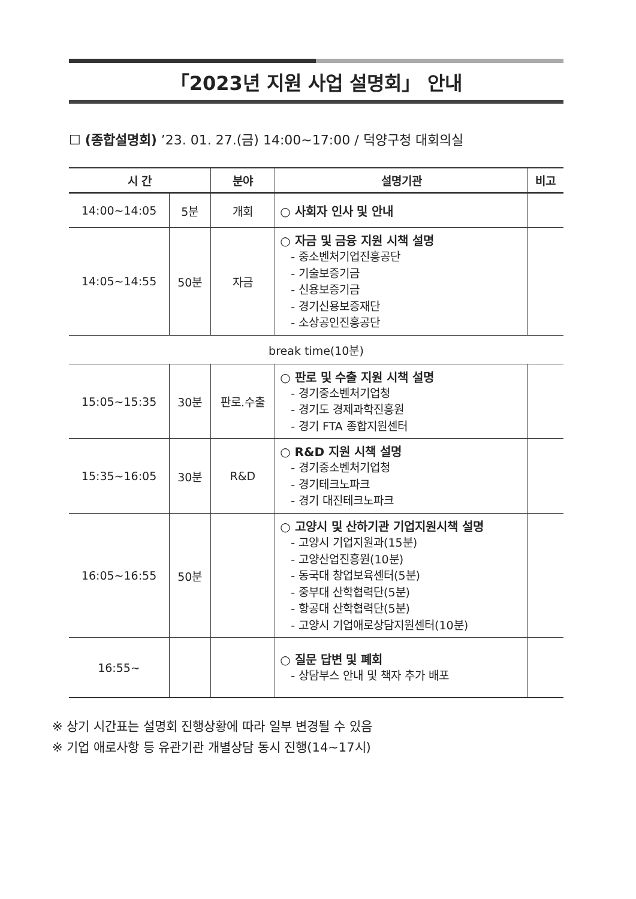「2023년 지원 사업 설명회」 안내
☐ (종합설명회) ’23. 01. 27.(금) 14:00~17:00 / 덕양구청 대회의실
| 시 간 | | 분야 | 설명기관 | 비고 |
| --- | --- | --- | --- | --- |
| 14:00~14:05 | 5분 | 개회 | ○ 사회자 인사 및 안내 | |
| 14:05~14:55 | 50분 | 자금 | ○ 자금 및 금융 지원 시책 설명 - 중소벤처기업진흥공단 - 기술보증기금 - 신용보증기금 - 경기신용보증재단 - 소상공인진흥공단 | |
| break time(10분) | | | | |
| 15:05~15:35 | 30분 | 판로.수출 | ○ 판로 및 수출 지원 시책 설명 - 경기중소벤처기업청 - 경기도 경제과학진흥원 - 경기 FTA 종합지원센터 | |
| 15:35~16:05 | 30분 | R&D | ○ R&D 지원 시책 설명 - 경기중소벤처기업청 - 경기테크노파크 - 경기 대진테크노파크 | |
| 16:05~16:55 | 50분 | | ○ 고양시 및 산하기관 기업지원시책 설명 - 고양시 기업지원과(15분) - 고양산업진흥원(10분) - 동국대 창업보육센터(5분) - 중부대 산학협력단(5분) - 항공대 산학협력단(5분) - 고양시 기업애로상담지원센터(10분) | |
| 16:55~ | | | ○ 질문 답변 및 폐회 - 상담부스 안내 및 책자 추가 배포 | |
※ 상기 시간표는 설명회 진행상황에 따라 일부 변경될 수 있음
※ 기업 애로사항 등 유관기관 개별상담 동시 진행(14~17시)